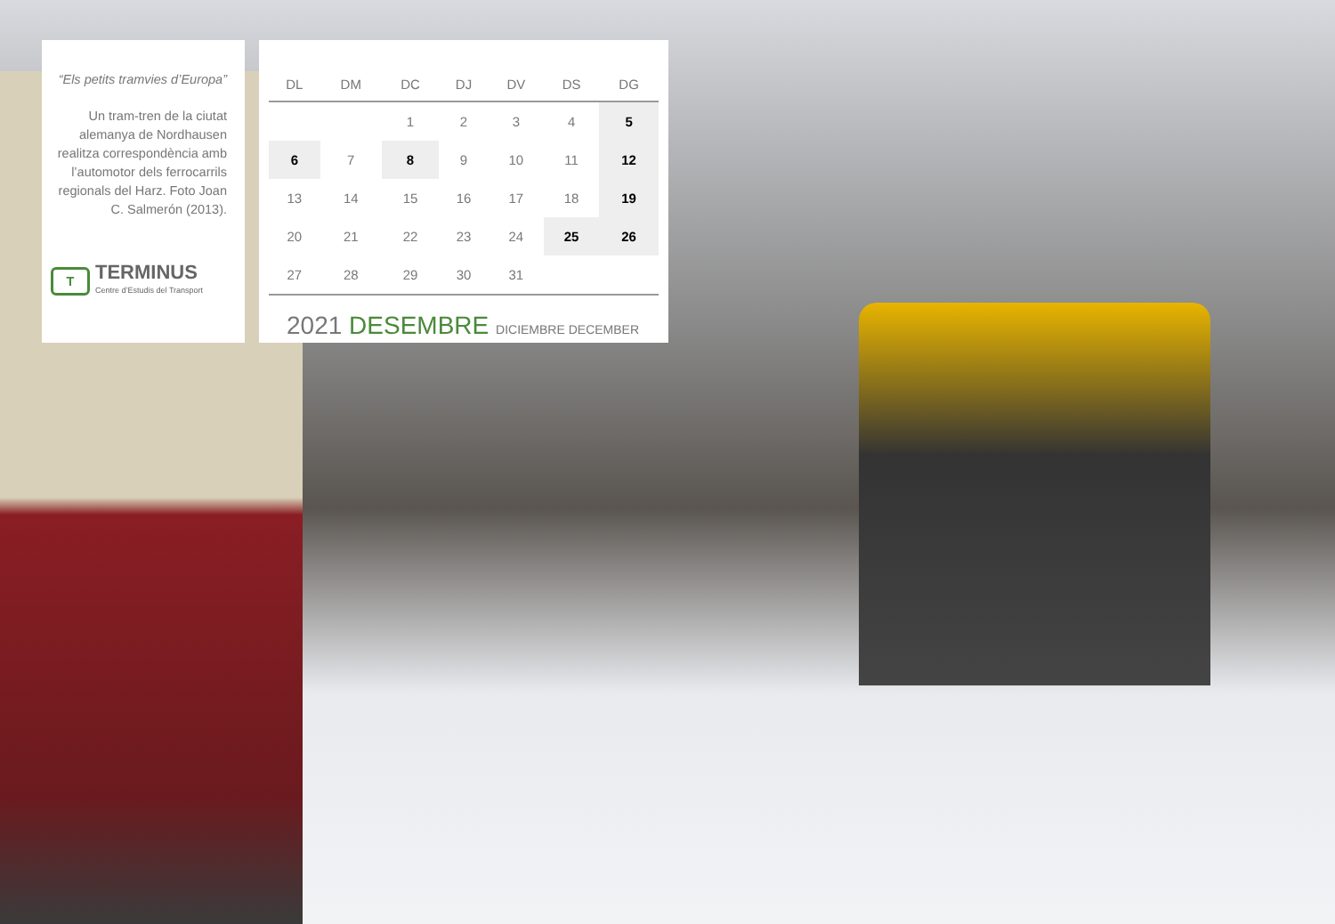“Els petits tramvies d’Europa”
Un tram-tren de la ciutat alemanya de Nordhausen realitza correspondència amb l’automotor dels ferrocarrils regionals del Harz. Foto Joan C. Salmerón (2013).
T
TERMINUS
Centre d’Estudis del Transport
| DL | DM | DC | DJ | DV | DS | DG |
| --- | --- | --- | --- | --- | --- | --- |
| | | 1 | 2 | 3 | 4 | 5 |
| 6 | 7 | 8 | 9 | 10 | 11 | 12 |
| 13 | 14 | 15 | 16 | 17 | 18 | 19 |
| 20 | 21 | 22 | 23 | 24 | 25 | 26 |
| 27 | 28 | 29 | 30 | 31 | | |
2021 DESEMBRE DICIEMBRE DECEMBER